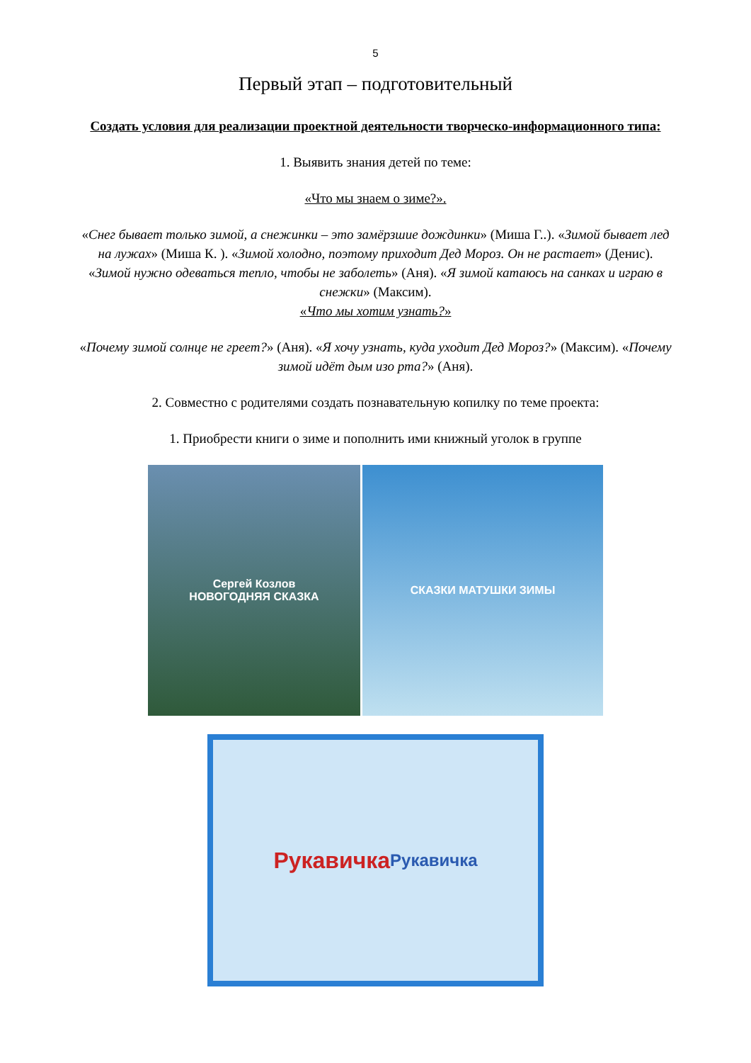5
Первый этап – подготовительный
Создать условия для реализации проектной деятельности творческо-информационного типа:
1. Выявить знания детей по теме:
«Что мы знаем о зиме?».
«Снег бывает только зимой, а снежинки – это замёрзшие дождинки» (Миша Г..). «Зимой бывает лед на лужах» (Миша К. ). «Зимой холодно, поэтому приходит Дед Мороз. Он не растает» (Денис). «Зимой нужно одеваться тепло, чтобы не заболеть» (Аня). «Я зимой катаюсь на санках и играю в снежки» (Максим).
«Что мы хотим узнать?»
«Почему зимой солнце не греет?» (Аня). «Я хочу узнать, куда уходит Дед Мороз?» (Максим). «Почему зимой идёт дым изо рта?» (Аня).
2. Совместно с родителями создать познавательную копилку по теме проекта:
1. Приобрести книги о зиме и пополнить ими книжный уголок в группе
Сергей Козлов
НОВОГОДНЯЯ СКАЗКА
СКАЗКИ МАТУШКИ ЗИМЫ
Рукавичка
Рукавичка